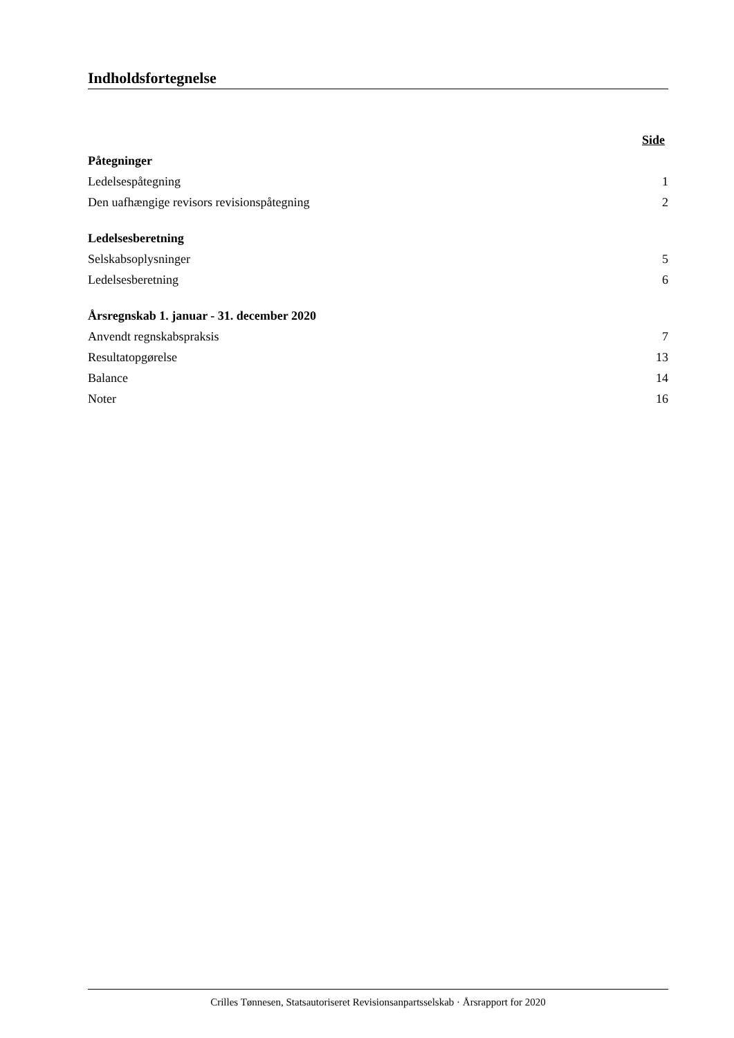Indholdsfortegnelse
| | Side |
| Påtegninger | |
| Ledelsespåtegning | 1 |
| Den uafhængige revisors revisionspåtegning | 2 |
| Ledelsesberetning | |
| Selskabsoplysninger | 5 |
| Ledelsesberetning | 6 |
| Årsregnskab 1. januar - 31. december 2020 | |
| Anvendt regnskabspraksis | 7 |
| Resultatopgørelse | 13 |
| Balance | 14 |
| Noter | 16 |
Crilles Tønnesen, Statsautoriseret Revisionsanpartsselskab · Årsrapport for 2020